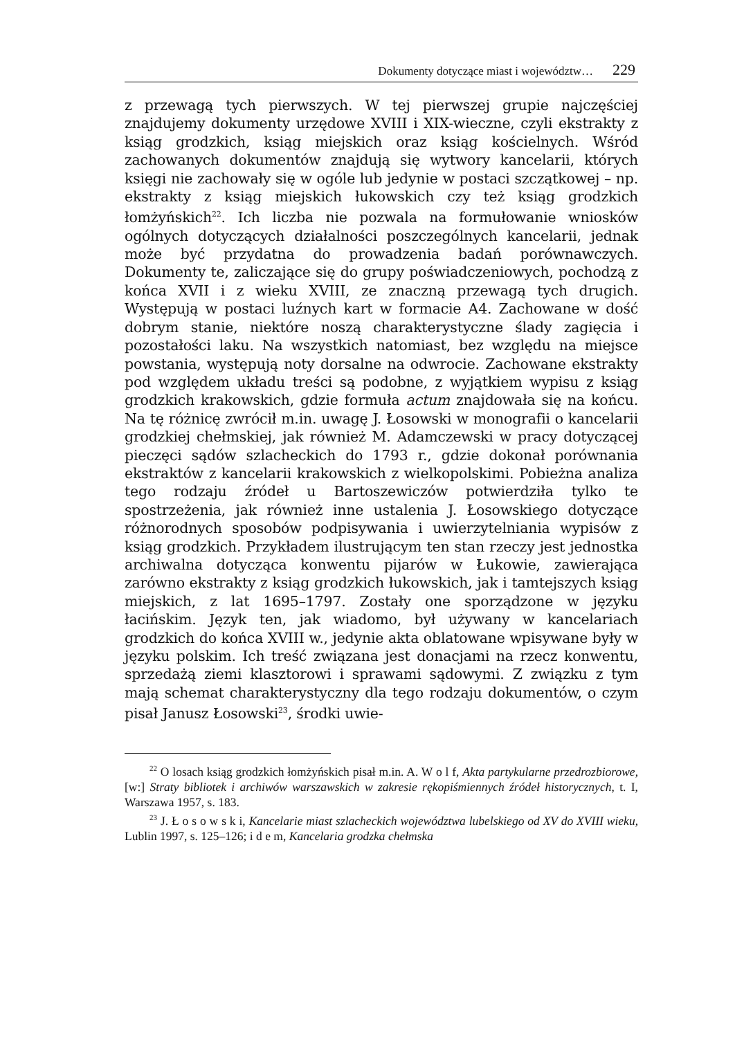Dokumenty dotyczące miast i województw… 229
z przewagą tych pierwszych. W tej pierwszej grupie najczęściej znajdujemy dokumenty urzędowe XVIII i XIX-wieczne, czyli ekstrakty z ksiąg grodzkich, ksiąg miejskich oraz ksiąg kościelnych. Wśród zachowanych dokumentów znajdują się wytwory kancelarii, których księgi nie zachowały się w ogóle lub jedynie w postaci szczątkowej – np. ekstrakty z ksiąg miejskich łukowskich czy też ksiąg grodzkich łomżyńskich<sup>22</sup>. Ich liczba nie pozwala na formułowanie wniosków ogólnych dotyczących działalności poszczególnych kancelarii, jednak może być przydatna do prowadzenia badań porównawczych. Dokumenty te, zaliczające się do grupy poświadczeniowych, pochodzą z końca XVII i z wieku XVIII, ze znaczną przewagą tych drugich. Występują w postaci luźnych kart w formacie A4. Zachowane w dość dobrym stanie, niektóre noszą charakterystyczne ślady zagięcia i pozostałości laku. Na wszystkich natomiast, bez względu na miejsce powstania, występują noty dorsalne na odwrocie. Zachowane ekstrakty pod względem układu treści są podobne, z wyjątkiem wypisu z ksiąg grodzkich krakowskich, gdzie formuła actum znajdowała się na końcu. Na tę różnicę zwrócił m.in. uwagę J. Łosowski w monografii o kancelarii grodzkiej chełmskiej, jak również M. Adamczewski w pracy dotyczącej pieczęci sądów szlacheckich do 1793 r., gdzie dokonał porównania ekstraktów z kancelarii krakowskich z wielkopolskimi. Pobieżna analiza tego rodzaju źródeł u Bartoszewiczów potwierdziła tylko te spostrzeżenia, jak również inne ustalenia J. Łosowskiego dotyczące różnorodnych sposobów podpisywania i uwierzytelniania wypisów z ksiąg grodzkich. Przykładem ilustrującym ten stan rzeczy jest jednostka archiwalna dotycząca konwentu pijarów w Łukowie, zawierająca zarówno ekstrakty z ksiąg grodzkich łukowskich, jak i tamtejszych ksiąg miejskich, z lat 1695–1797. Zostały one sporządzone w języku łacińskim. Język ten, jak wiadomo, był używany w kancelariach grodzkich do końca XVIII w., jedynie akta oblatowane wpisywane były w języku polskim. Ich treść związana jest donacjami na rzecz konwentu, sprzedażą ziemi klasztorowi i sprawami sądowymi. Z związku z tym mają schemat charakterystyczny dla tego rodzaju dokumentów, o czym pisał Janusz Łosowski<sup>23</sup>, środki uwie-
<sup>22</sup> O losach ksiąg grodzkich łomżyńskich pisał m.in. A. W o l f, Akta partykularne przedrozbiorowe, [w:] Straty bibliotek i archiwów warszawskich w zakresie rękopiśmiennych źródeł historycznych, t. I, Warszawa 1957, s. 183.
<sup>23</sup> J. Ł o s o w s k i, Kancelarie miast szlacheckich województwa lubelskiego od XV do XVIII wieku, Lublin 1997, s. 125–126; i d e m, Kancelaria grodzka chełmska